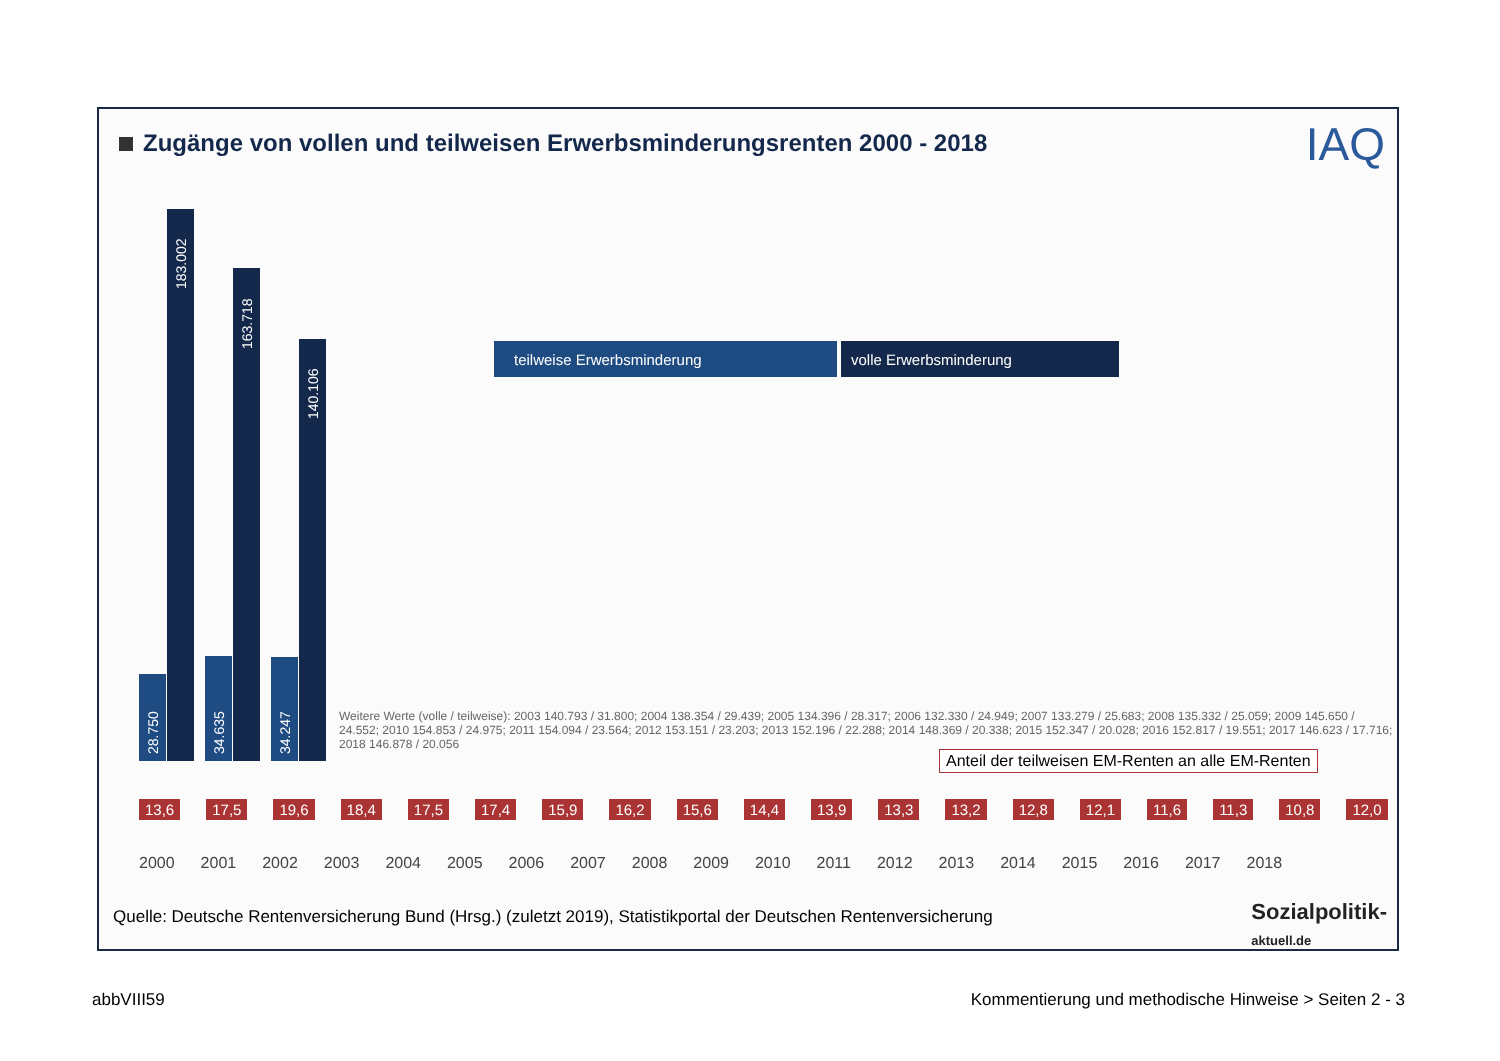Zugänge von vollen und teilweisen Erwerbsminderungsrenten 2000 - 2018
IAQ
teilweise Erwerbsminderung
volle Erwerbsminderung
183.002
28.750
163.718
34.635
140.106
34.247
Anteil der teilweisen EM-Renten an alle EM-Renten
13,6 17,5 19,6 18,4 17,5 17,4 15,9 16,2 15,6 14,4 13,9 13,3 13,2 12,8 12,1 11,6 11,3 10,8 12,0
2000 2001 2002 2003 2004 2005 2006 2007 2008 2009 2010 2011 2012 2013 2014 2015 2016 2017 2018
Weitere Werte (volle / teilweise): 2003 140.793 / 31.800; 2004 138.354 / 29.439; 2005 134.396 / 28.317; 2006 132.330 / 24.949; 2007 133.279 / 25.683; 2008 135.332 / 25.059; 2009 145.650 / 24.552; 2010 154.853 / 24.975; 2011 154.094 / 23.564; 2012 153.151 / 23.203; 2013 152.196 / 22.288; 2014 148.369 / 20.338; 2015 152.347 / 20.028; 2016 152.817 / 19.551; 2017 146.623 / 17.716; 2018 146.878 / 20.056
Quelle: Deutsche Rentenversicherung Bund (Hrsg.) (zuletzt 2019), Statistikportal der Deutschen Rentenversicherung
Sozialpolitik-
aktuell.de
abbVIII59
Kommentierung und methodische Hinweise > Seiten 2 - 3